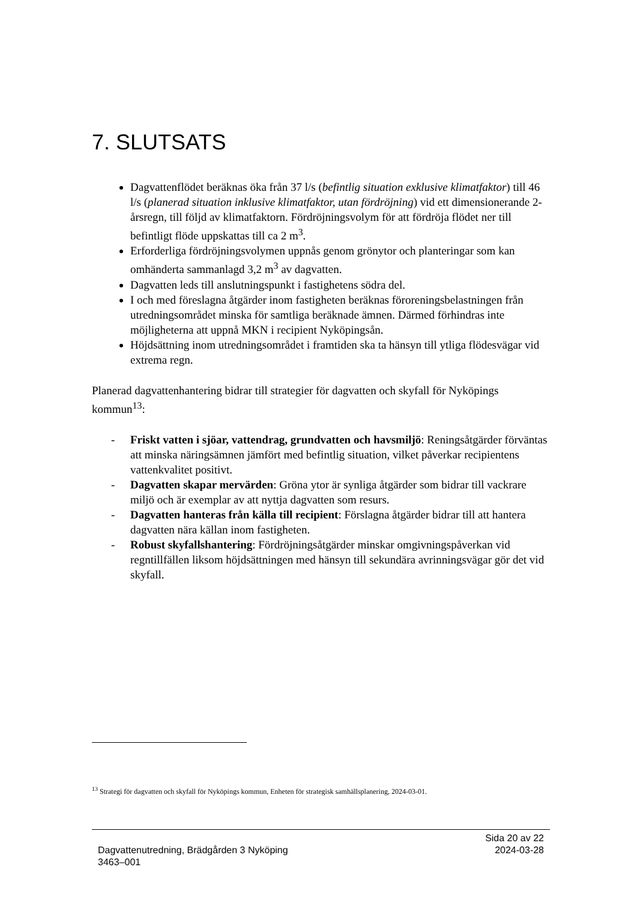7. SLUTSATS
Dagvattenflödet beräknas öka från 37 l/s (befintlig situation exklusive klimatfaktor) till 46 l/s (planerad situation inklusive klimatfaktor, utan fördröjning) vid ett dimensionerande 2-årsregn, till följd av klimatfaktorn. Fördröjningsvolym för att fördröja flödet ner till befintligt flöde uppskattas till ca 2 m<sup>3</sup>.
Erforderliga fördröjningsvolymen uppnås genom grönytor och planteringar som kan omhänderta sammanlagd 3,2 m<sup>3</sup> av dagvatten.
Dagvatten leds till anslutningspunkt i fastighetens södra del.
I och med föreslagna åtgärder inom fastigheten beräknas föroreningsbelastningen från utredningsområdet minska för samtliga beräknade ämnen. Därmed förhindras inte möjligheterna att uppnå MKN i recipient Nyköpingsån.
Höjdsättning inom utredningsområdet i framtiden ska ta hänsyn till ytliga flödesvägar vid extrema regn.
Planerad dagvattenhantering bidrar till strategier för dagvatten och skyfall för Nyköpings kommun<sup>13</sup>:
- Friskt vatten i sjöar, vattendrag, grundvatten och havsmiljö: Reningsåtgärder förväntas att minska näringsämnen jämfört med befintlig situation, vilket påverkar recipientens vattenkvalitet positivt.
- Dagvatten skapar mervärden: Gröna ytor är synliga åtgärder som bidrar till vackrare miljö och är exemplar av att nyttja dagvatten som resurs.
- Dagvatten hanteras från källa till recipient: Förslagna åtgärder bidrar till att hantera dagvatten nära källan inom fastigheten.
- Robust skyfallshantering: Fördröjningsåtgärder minskar omgivningspåverkan vid regntillfällen liksom höjdsättningen med hänsyn till sekundära avrinningsvägar gör det vid skyfall.
<sup>13</sup> Strategi för dagvatten och skyfall för Nyköpings kommun, Enheten för strategisk samhällsplanering, 2024-03-01.
Sida 20 av 22
2024-03-28
Dagvattenutredning, Brädgården 3 Nyköping
3463–001